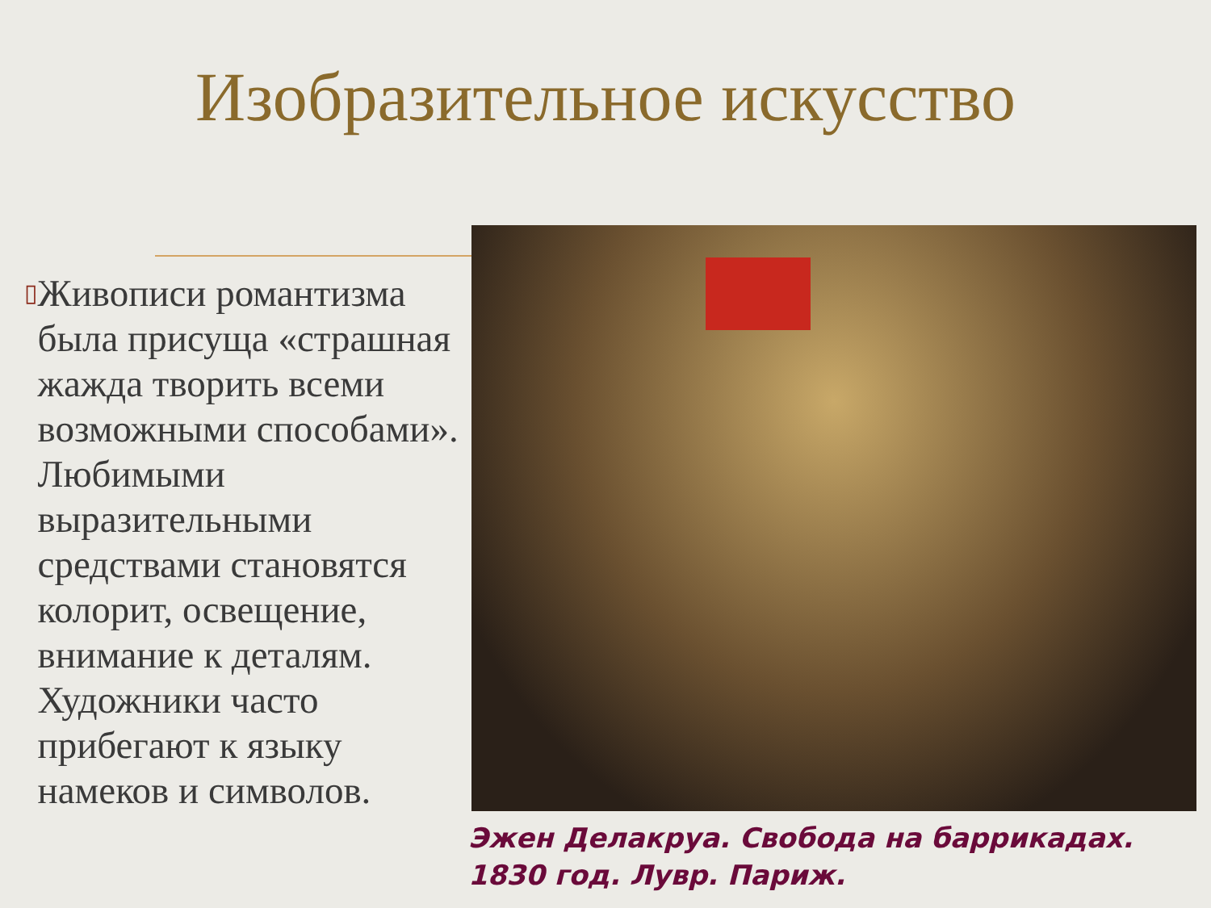Изобразительное искусство
▯
Живописи романтизма была присуща «страшная жажда творить всеми возможными способами». Любимыми выразительными средствами становятся колорит, освещение, внимание к деталям. Художники часто прибегают к языку намеков и символов.
Эжен Делакруа. Свобода на баррикадах. 1830 год. Лувр. Париж.